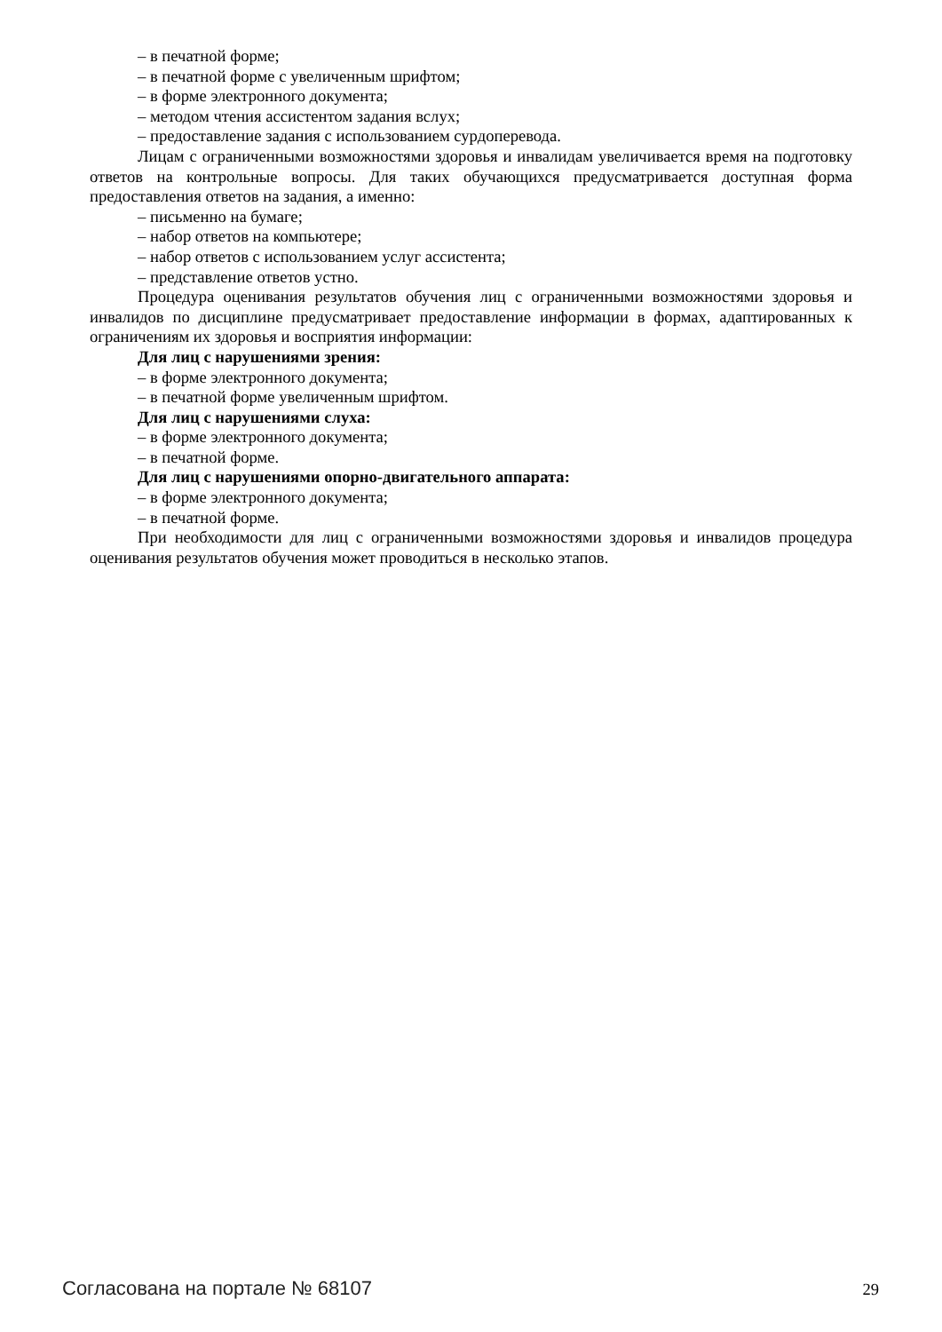– в печатной форме;
– в печатной форме с увеличенным шрифтом;
– в форме электронного документа;
– методом чтения ассистентом задания вслух;
– предоставление задания с использованием сурдоперевода.
Лицам с ограниченными возможностями здоровья и инвалидам увеличивается время на подготовку ответов на контрольные вопросы. Для таких обучающихся предусматривается доступная форма предоставления ответов на задания, а именно:
– письменно на бумаге;
– набор ответов на компьютере;
– набор ответов с использованием услуг ассистента;
– представление ответов устно.
Процедура оценивания результатов обучения лиц с ограниченными возможностями здоровья и инвалидов по дисциплине предусматривает предоставление информации в формах, адаптированных к ограничениям их здоровья и восприятия информации:
Для лиц с нарушениями зрения:
– в форме электронного документа;
– в печатной форме увеличенным шрифтом.
Для лиц с нарушениями слуха:
– в форме электронного документа;
– в печатной форме.
Для лиц с нарушениями опорно-двигательного аппарата:
– в форме электронного документа;
– в печатной форме.
При необходимости для лиц с ограниченными возможностями здоровья и инвалидов процедура оценивания результатов обучения может проводиться в несколько этапов.
Согласована на портале № 68107 29